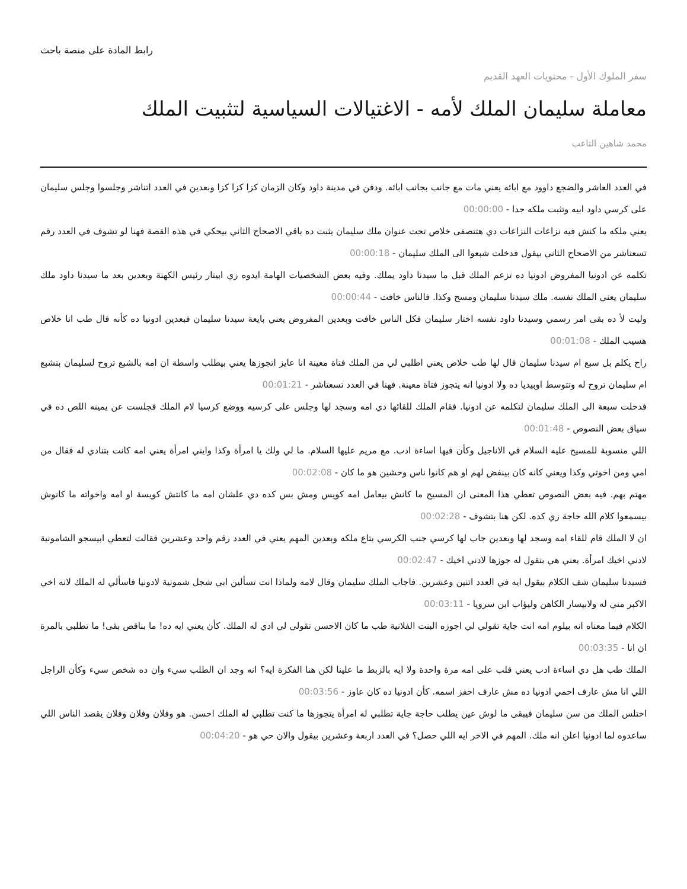رابط المادة على منصة باحث
سفر الملوك الأول - محتويات العهد القديم
معاملة سليمان الملك لأمه - الاغتيالات السياسية لتثبيت الملك
محمد شاهين التاعب
في العدد العاشر والضجع داوود مع ابائه يعني مات مع جانب بجانب ابائه. ودفن في مدينة داود وكان الزمان كزا كزا كزا وبعدين في العدد اتناشر وجلسوا وجلس سليمان على كرسي داود ابيه وتثبت ملكه جدا - 00:00:00
يعني ملكه ما كنش فيه نزاعات النزاعات دي هتتصفى خلاص تحت عنوان ملك سليمان يثبت ده باقي الاصحاح الثاني بيحكي في هذه القصة فهنا لو تشوف في العدد رقم تسعتاشر من الاصحاح الثاني بيقول فدخلت شبعوا الى الملك سليمان - 00:00:18
تكلمه عن ادونيا المفروض ادونيا ده تزعم الملك قبل ما سيدنا داود يملك. وفيه بعض الشخصيات الهامة ايدوه زي ابيتار رئيس الكهنة وبعدين بعد ما سيدنا داود ملك سليمان يعني الملك نفسه. ملك سيدنا سليمان ومسح وكذا. فالناس خافت - 00:00:44
وليت لأ ده بقى امر رسمي وسيدنا داود نفسه اختار سليمان فكل الناس خافت وبعدين المفروض يعني بايعة سيدنا سليمان فبعدين ادونيا ده كأنه قال طب انا خلاص هسيب الملك - 00:01:08
راح يكلم بل سبع ام سيدنا سليمان قال لها طب خلاص يعني اطلبي لي من الملك فتاة معينة انا عايز اتجوزها يعني بيطلب واسطة ان امه بالشبع تروح لسليمان بتشبع ام سليمان تروح له وتتوسط اوبيديا ده ولا ادونيا انه يتجوز فتاة معينة. فهنا في العدد تسعتاشر - 00:01:21
فدخلت سبعة الى الملك سليمان لتكلمه عن ادونيا. فقام الملك للقائها دي امه وسجد لها وجلس على كرسيه ووضع كرسيا لام الملك فجلست عن يمينه اللص ده في سياق بعض النصوص - 00:01:48
اللي منسوبة للمسيح عليه السلام في الاناجيل وكأن فيها اساءة ادب. مع مريم عليها السلام. ما لي ولك يا امرأة وكذا وايني امرأة يعني امه كانت بتنادي له فقال من امي ومن اخوتي وكذا ويعني كانه كان بينفض لهم او هم كانوا ناس وحشين هو ما كان - 00:02:08
مهتم بهم. فيه بعض النصوص تعطي هذا المعنى ان المسيح ما كانش بيعامل امه كويس ومش بس كده دي علشان امه ما كانتش كويسة او امه واخواته ما كانوش بيسمعوا كلام الله حاجة زي كده. لكن هنا بتشوف - 00:02:28
ان لا الملك قام للقاء امه وسجد لها وبعدين جاب لها كرسي جنب الكرسي بتاع ملكه وبعدين المهم يعني في العدد رقم واحد وعشرين فقالت لتعطي ابيسجو الشامونية لادني اخيك امرأة. يعني هي بتقول له جوزها لادني اخيك - 00:02:47
فسيدنا سليمان شف الكلام بيقول ايه في العدد اتنين وعشرين. فاجاب الملك سليمان وقال لامه ولماذا انت تسألين ابي شجل شمونية لادونيا فاسألي له الملك لانه اخي الاكبر مني له ولابيسار الكاهن وليؤاب ابن سرويا - 00:03:11
الكلام فيما معناه انه بيلوم امه انت جاية تقولي لي اجوزه البنت الفلانية طب ما كان الاحسن تقولي لي ادي له الملك. كأن يعني ايه ده! ما بناقص بقى! ما تطلبي بالمرة ان انا - 00:03:35
الملك طب هل دي اساءة ادب يعني قلب على امه مرة واحدة ولا ايه بالزبط ما علينا لكن هنا الفكرة ايه؟ انه وجد ان الطلب سيء وان ده شخص سيء وكأن الراجل اللي انا مش عارف احمي ادونيا ده مش عارف احفز اسمه. كأن ادونيا ده كان عاوز - 00:03:56
اختلس الملك من سن سليمان فيبقى ما لوش عين يطلب حاجة جاية تطلبي له امرأة يتجوزها ما كنت تطلبي له الملك احسن. هو وفلان وفلان وفلان يقصد الناس اللي ساعدوه لما ادونيا اعلن انه ملك. المهم في الاخر ايه اللي حصل؟ في العدد اربعة وعشرين بيقول والان حي هو - 00:04:20